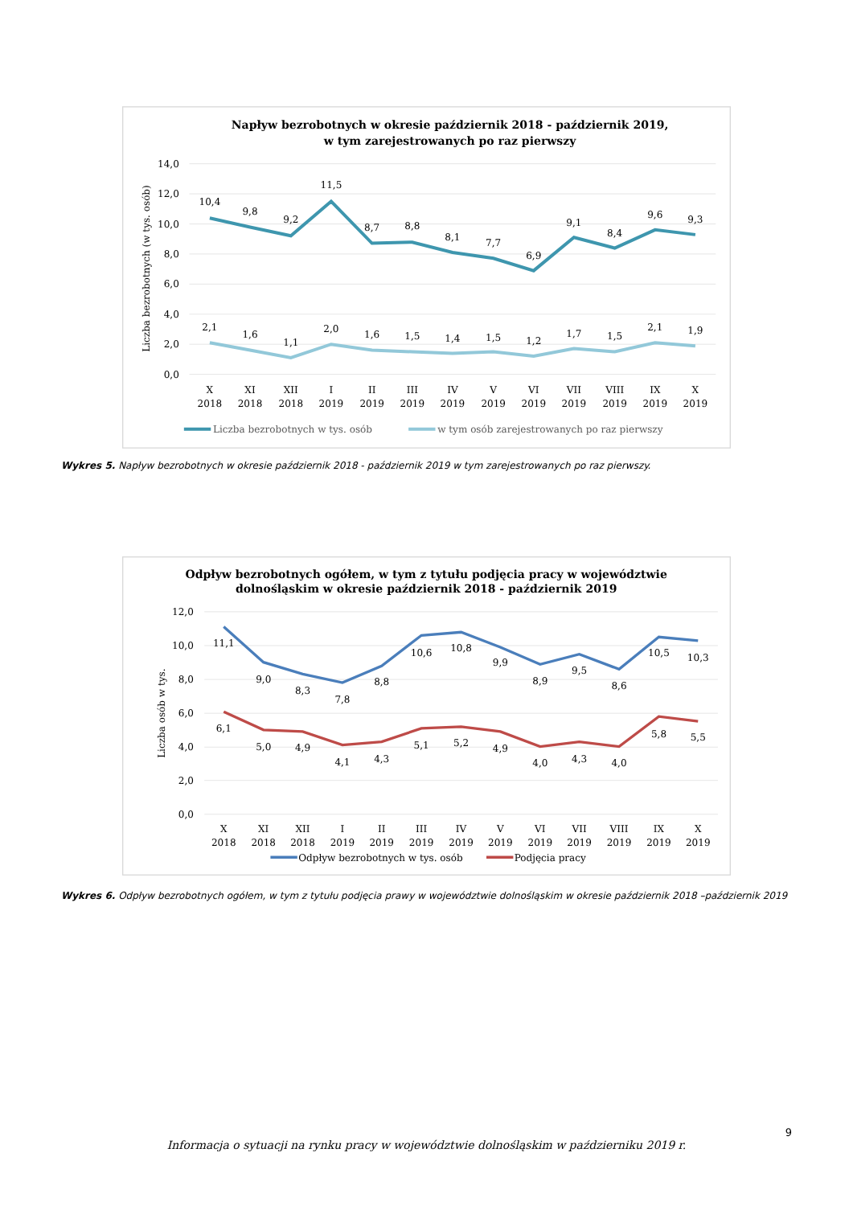Napływ bezrobotnych w okresie październik 2018 - październik 2019,
w tym zarejestrowanych po raz pierwszy
14,0
12,0
10,0
8,0
6,0
4,0
2,0
0,0
Liczba bezrobotnych (w tys. osób)
10,4
9,8
9,2
11,5
8,7
8,8
8,1
7,7
6,9
9,1
8,4
9,6
9,3
2,1
1,6
1,1
2,0
1,6
1,5
1,4
1,5
1,2
1,7
1,5
2,1
1,9
X
2018
XI
2018
XII
2018
I
2019
II
2019
III
2019
IV
2019
V
2019
VI
2019
VII
2019
VIII
2019
IX
2019
X
2019
Liczba bezrobotnych w tys. osób
w tym osób zarejestrowanych po raz pierwszy
Wykres 5. Napływ bezrobotnych w okresie październik 2018 - październik 2019 w tym zarejestrowanych po raz pierwszy.
Odpływ bezrobotnych ogółem, w tym z tytułu podjęcia pracy w województwie
dolnośląskim w okresie październik 2018 - październik 2019
12,0
10,0
8,0
6,0
4,0
2,0
0,0
Liczba osób w tys.
11,1
9,0
8,3
7,8
8,8
10,6
10,8
9,9
8,9
9,5
8,6
10,5
10,3
6,1
5,0
4,9
4,1
4,3
5,1
5,2
4,9
4,0
4,3
4,0
5,8
5,5
X
2018
XI
2018
XII
2018
I
2019
II
2019
III
2019
IV
2019
V
2019
VI
2019
VII
2019
VIII
2019
IX
2019
X
2019
Odpływ bezrobotnych w tys. osób
Podjęcia pracy
Wykres 6. Odpływ bezrobotnych ogółem, w tym z tytułu podjęcia prawy w województwie dolnośląskim w okresie październik 2018 –październik 2019
9
Informacja o sytuacji na rynku pracy w województwie dolnośląskim w październiku 2019 r.